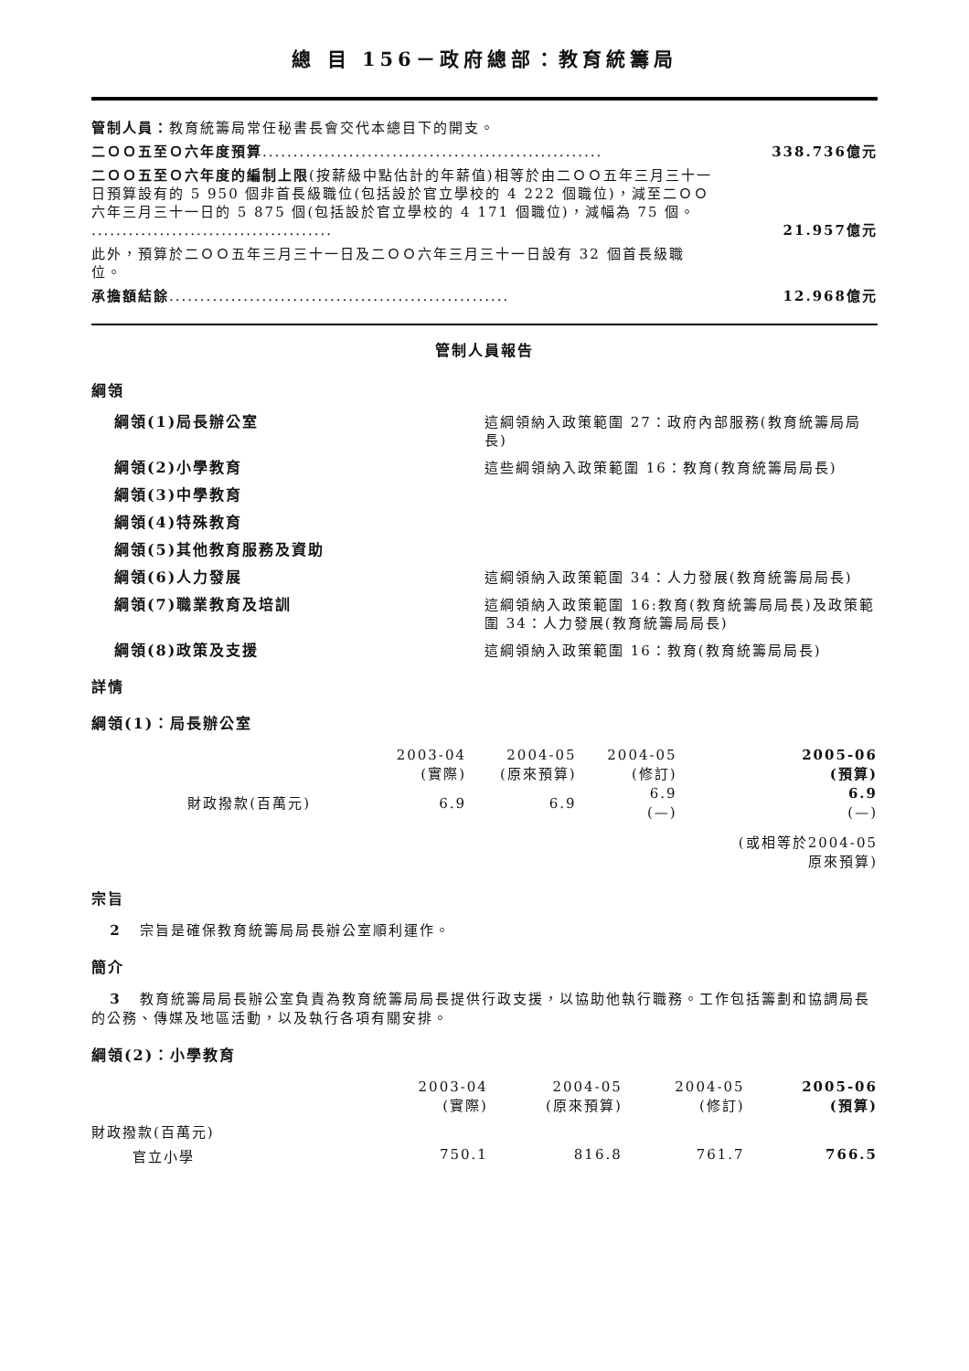總 目 156－政府總部：教育統籌局
管制人員：教育統籌局常任秘書長會交代本總目下的開支。
二ＯＯ五至Ｏ六年度預算.......................................................
338.736億元
二ＯＯ五至Ｏ六年度的編制上限(按薪級中點估計的年薪值)相等於由二ＯＯ五年三月三十一日預算設有的 5 950 個非首長級職位(包括設於官立學校的 4 222 個職位)，減至二ＯＯ六年三月三十一日的 5 875 個(包括設於官立學校的 4 171 個職位)，減幅為 75 個。 .......................................
21.957億元
此外，預算於二ＯＯ五年三月三十一日及二ＯＯ六年三月三十一日設有 32 個首長級職位。
承擔額結餘.......................................................
12.968億元
管制人員報告
綱領
綱領(1)局長辦公室 這綱領納入政策範圍 27：政府內部服務(教育統籌局局長)
綱領(2)小學教育 這些綱領納入政策範圍 16：教育(教育統籌局局長)
綱領(3)中學教育
綱領(4)特殊教育
綱領(5)其他教育服務及資助
綱領(6)人力發展 這綱領納入政策範圍 34：人力發展(教育統籌局局長)
綱領(7)職業教育及培訓 這綱領納入政策範圍 16:教育(教育統籌局局長)及政策範圍 34：人力發展(教育統籌局局長)
綱領(8)政策及支援 這綱領納入政策範圍 16：教育(教育統籌局局長)
詳情
綱領(1)：局長辦公室
| | 2003-04 (實際) | 2004-05 (原來預算) | 2004-05 (修訂) | 2005-06 (預算) |
| 財政撥款(百萬元) | 6.9 | 6.9 | 6.9 (—) | 6.9 (—) |
| | | | | (或相等於2004-05 原來預算) |
宗旨
2 宗旨是確保教育統籌局局長辦公室順利運作。
簡介
3 教育統籌局局長辦公室負責為教育統籌局局長提供行政支援，以協助他執行職務。工作包括籌劃和協調局長的公務、傳媒及地區活動，以及執行各項有關安排。
綱領(2)：小學教育
| | 2003-04 (實際) | 2004-05 (原來預算) | 2004-05 (修訂) | 2005-06 (預算) |
| 財政撥款(百萬元) | | | | |
| 官立小學 | 750.1 | 816.8 | 761.7 | 766.5 |